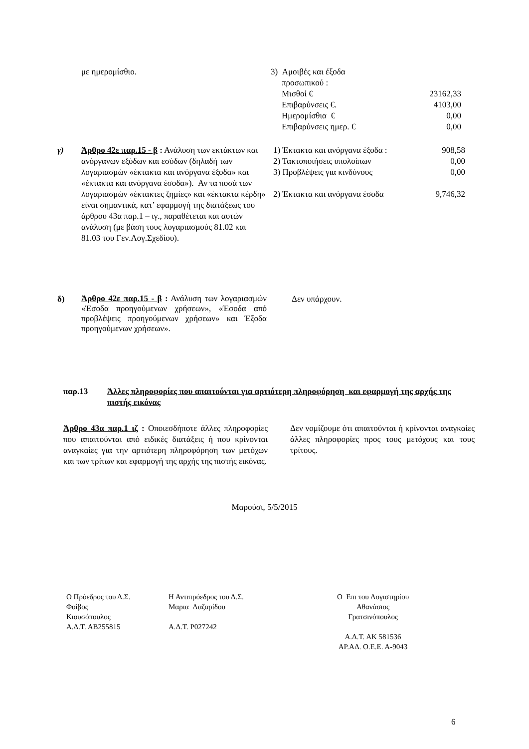με ημερομίσθιο. 3) Αμοιβές και έξοδα
προσωπικού :
| Μισθοί € | 23162,33 |
| Επιβαρύνσεις €. | 4103,00 |
| Ημερομίσθια € | 0,00 |
| Επιβαρύνσεις ημερ. € | 0,00 |
γ) Άρθρο 42ε παρ.15 - β : Ανάλυση των εκτάκτων και ανόργανων εξόδων και εσόδων (δηλαδή των λογαριασμών «έκτακτα και ανόργανα έξοδα» και «έκτακτα και ανόργανα έσοδα»). Αν τα ποσά των λογαριασμών «έκτακτες ζημίες» και «έκτακτα κέρδη» είναι σημαντικά, κατ’ εφαρμογή της διατάξεως του άρθρου 43α παρ.1 – ιγ., παραθέτεται και αυτών ανάλυση (με βάση τους λογαριασμούς 81.02 και 81.03 του Γεν.Λογ.Σχεδίου).
| 1) Έκτακτα και ανόργανα έξοδα : | 908,58 |
| 2) Τακτοποιήσεις υπολοίπων | 0,00 |
| 3) Προβλέψεις για κινδύνους | 0,00 |
| 2) Έκτακτα και ανόργανα έσοδα | 9,746,32 |
δ)
Άρθρο 42ε παρ.15 - β : Ανάλυση των λογαριασμών «Έσοδα προηγούμενων χρήσεων», «Έσοδα από προβλέψεις προηγούμενων χρήσεων» και Έξοδα προηγούμενων χρήσεων».
Δεν υπάρχουν.
παρ.13 Άλλες πληροφορίες που απαιτούνται για αρτιότερη πληροφόρηση και εφαρμογή της αρχής της πιστής εικόνας
Άρθρο 43α παρ.1 ιζ : Οποιεσδήποτε άλλες πληροφορίες που απαιτούνται από ειδικές διατάξεις ή που κρίνονται αναγκαίες για την αρτιότερη πληροφόρηση των μετόχων και των τρίτων και εφαρμογή της αρχής της πιστής εικόνας.
Δεν νομίζουμε ότι απαιτούνται ή κρίνονται αναγκαίες άλλες πληροφορίες προς τους μετόχους και τους τρίτους.
Μαρούσι, 5/5/2015
Ο Πρόεδρος του Δ.Σ.
Φοίβος
Κιουσόπουλος
Α.Δ.Τ. ΑΒ255815
Η Αντιπρόεδρος του Δ.Σ.
Μαρια Λαζαρίδου
Α.Δ.Τ. Ρ027242
Ο Επι του Λογιστηρίου
Αθανάσιος
Γρατσινόπουλος
Α.Δ.Τ. ΑΚ 581536
ΑΡ.ΑΔ. Ο.Ε.Ε. Α-9043
6